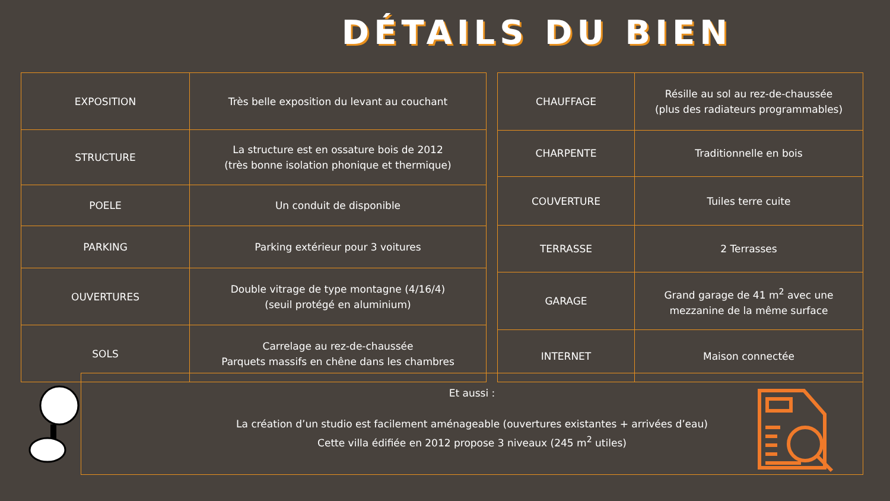DÉTAILS DU BIEN
| EXPOSITION | Très belle exposition du levant au couchant |
| STRUCTURE | La structure est en ossature bois de 2012 (très bonne isolation phonique et thermique) |
| POELE | Un conduit de disponible |
| PARKING | Parking extérieur pour 3 voitures |
| OUVERTURES | Double vitrage de type montagne (4/16/4) (seuil protégé en aluminium) |
| SOLS | Carrelage au rez-de-chaussée Parquets massifs en chêne dans les chambres |
| CHAUFFAGE | Résille au sol au rez-de-chaussée (plus des radiateurs programmables) |
| CHARPENTE | Traditionnelle en bois |
| COUVERTURE | Tuiles terre cuite |
| TERRASSE | 2 Terrasses |
| GARAGE | Grand garage de 41 m<sup>2</sup> avec une mezzanine de la même surface |
| INTERNET | Maison connectée |
Et aussi :
La création d’un studio est facilement aménageable (ouvertures existantes + arrivées d’eau)
Cette villa édifiée en 2012 propose 3 niveaux (245 m<sup>2</sup> utiles)